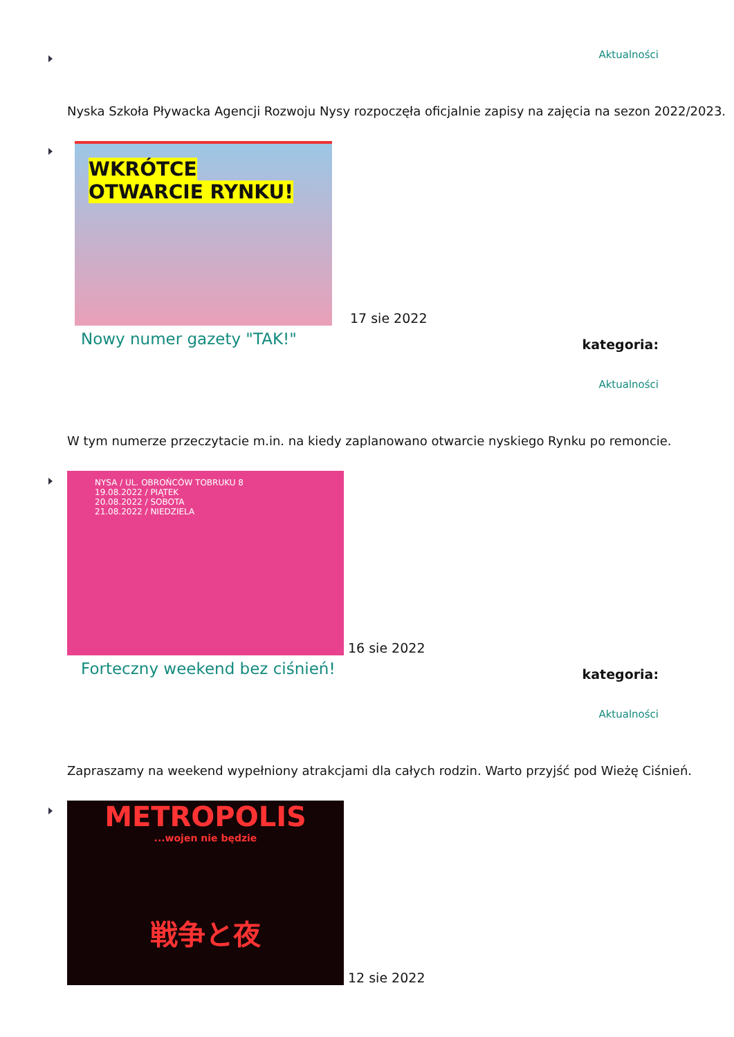Aktualności
Nyska Szkoła Pływacka Agencji Rozwoju Nysy rozpoczęła oficjalnie zapisy na zajęcia na sezon 2022/2023.
WKRÓTCE
OTWARCIE RYNKU!
17 sie 2022
Nowy numer gazety "TAK!" kategoria:
Aktualności
W tym numerze przeczytacie m.in. na kiedy zaplanowano otwarcie nyskiego Rynku po remoncie.
NYSA / UL. OBROŃCÓW TOBRUKU 8
19.08.2022 / PIĄTEK
20.08.2022 / SOBOTA
21.08.2022 / NIEDZIELA
16 sie 2022
Forteczny weekend bez ciśnień! kategoria:
Aktualności
Zapraszamy na weekend wypełniony atrakcjami dla całych rodzin. Warto przyjść pod Wieżę Ciśnień.
METROPOLIS
...wojen nie będzie
戦争と夜
12 sie 2022